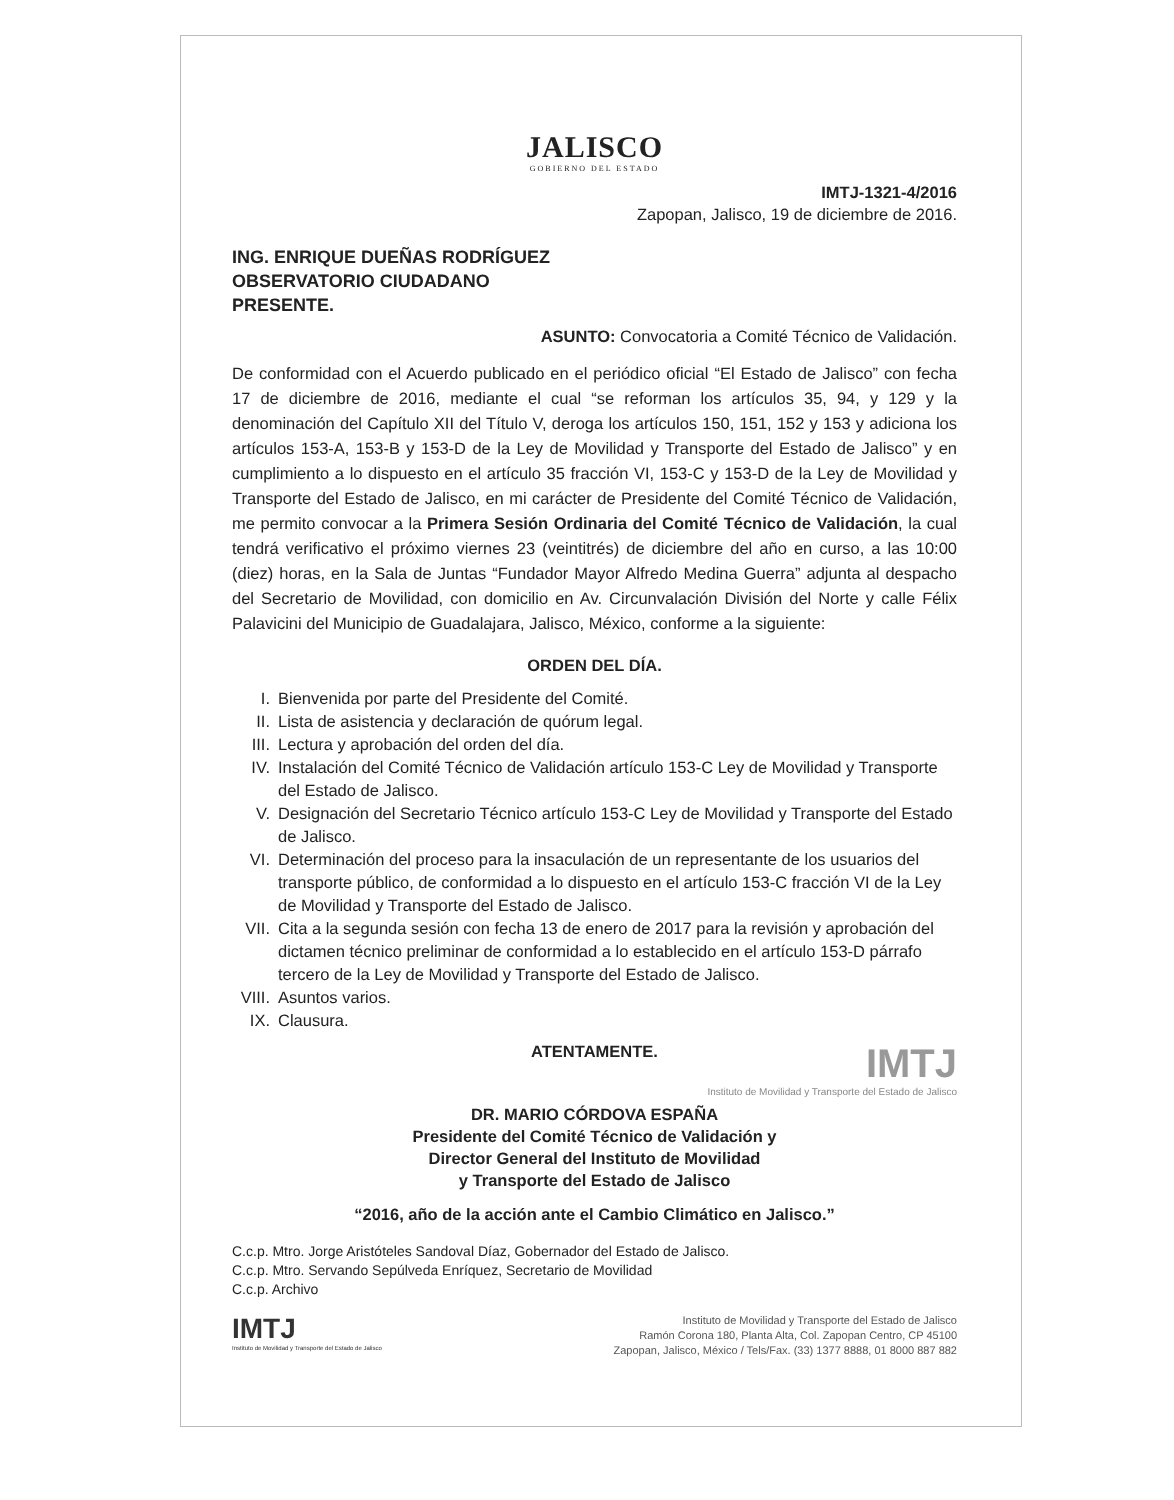JALISCO
GOBIERNO DEL ESTADO
IMTJ-1321-4/2016
Zapopan, Jalisco, 19 de diciembre de 2016.
ING. ENRIQUE DUEÑAS RODRÍGUEZ
OBSERVATORIO CIUDADANO
PRESENTE.
ASUNTO: Convocatoria a Comité Técnico de Validación.
De conformidad con el Acuerdo publicado en el periódico oficial “El Estado de Jalisco” con fecha 17 de diciembre de 2016, mediante el cual “se reforman los artículos 35, 94, y 129 y la denominación del Capítulo XII del Título V, deroga los artículos 150, 151, 152 y 153 y adiciona los artículos 153-A, 153-B y 153-D de la Ley de Movilidad y Transporte del Estado de Jalisco” y en cumplimiento a lo dispuesto en el artículo 35 fracción VI, 153-C y 153-D de la Ley de Movilidad y Transporte del Estado de Jalisco, en mi carácter de Presidente del Comité Técnico de Validación, me permito convocar a la Primera Sesión Ordinaria del Comité Técnico de Validación, la cual tendrá verificativo el próximo viernes 23 (veintitrés) de diciembre del año en curso, a las 10:00 (diez) horas, en la Sala de Juntas “Fundador Mayor Alfredo Medina Guerra” adjunta al despacho del Secretario de Movilidad, con domicilio en Av. Circunvalación División del Norte y calle Félix Palavicini del Municipio de Guadalajara, Jalisco, México, conforme a la siguiente:
ORDEN DEL DÍA.
I. Bienvenida por parte del Presidente del Comité.
II. Lista de asistencia y declaración de quórum legal.
III. Lectura y aprobación del orden del día.
IV. Instalación del Comité Técnico de Validación artículo 153-C Ley de Movilidad y Transporte del Estado de Jalisco.
V. Designación del Secretario Técnico artículo 153-C Ley de Movilidad y Transporte del Estado de Jalisco.
VI. Determinación del proceso para la insaculación de un representante de los usuarios del transporte público, de conformidad a lo dispuesto en el artículo 153-C fracción VI de la Ley de Movilidad y Transporte del Estado de Jalisco.
VII. Cita a la segunda sesión con fecha 13 de enero de 2017 para la revisión y aprobación del dictamen técnico preliminar de conformidad a lo establecido en el artículo 153-D párrafo tercero de la Ley de Movilidad y Transporte del Estado de Jalisco.
VIII. Asuntos varios.
IX. Clausura.
ATENTAMENTE.
IMTJ
Instituto de Movilidad y Transporte del Estado de Jalisco
DR. MARIO CÓRDOVA ESPAÑA
Presidente del Comité Técnico de Validación y
Director General del Instituto de Movilidad
y Transporte del Estado de Jalisco
“2016, año de la acción ante el Cambio Climático en Jalisco.”
C.c.p. Mtro. Jorge Aristóteles Sandoval Díaz, Gobernador del Estado de Jalisco.
C.c.p. Mtro. Servando Sepúlveda Enríquez, Secretario de Movilidad
C.c.p. Archivo
IMTJ
Instituto de Movilidad y Transporte del Estado de Jalisco
Instituto de Movilidad y Transporte del Estado de Jalisco
Ramón Corona 180, Planta Alta, Col. Zapopan Centro, CP 45100
Zapopan, Jalisco, México / Tels/Fax. (33) 1377 8888, 01 8000 887 882